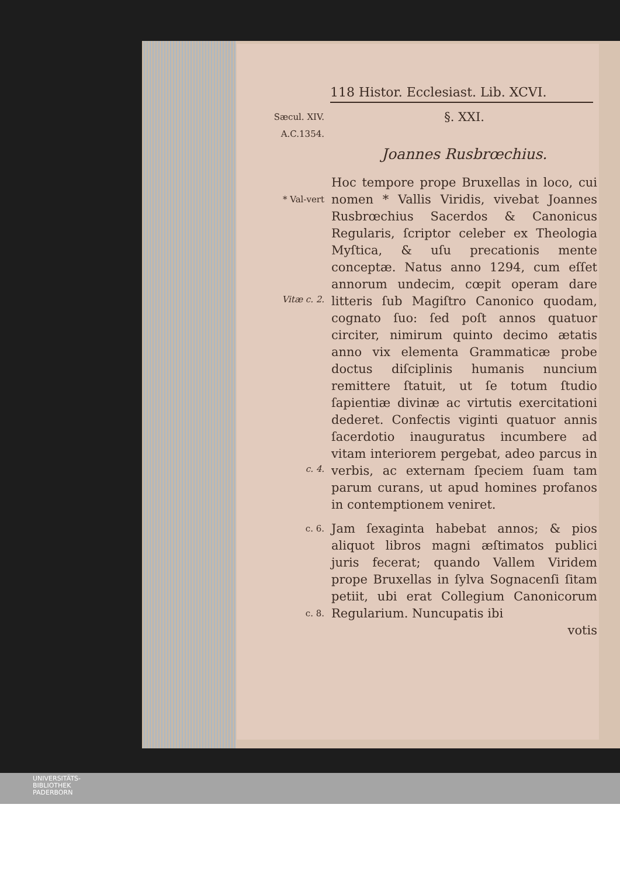118 Histor. Ecclesiast. Lib. XCVI.
Sæcul. XIV.
A.C.1354.
§. XXI.
Joannes Rusbrœchius.
* Val-vert
Hoc tempore prope Bruxellas in loco, cui nomen * Vallis Viridis, vivebat Joannes Rusbrœchius Sacerdos & Canonicus Regularis, ſcriptor celeber ex Theologia Myſtica, & uſu precationis mente conceptæ. Natus anno 1294, cum eſſet annorum undecim, cœpit operam dare litteris ſub Magiſtro Canonico quodam, cognato ſuo: ſed poſt annos quatuor circiter, nimirum quinto decimo ætatis anno vix elementa Grammaticæ probe doctus diſciplinis humanis nuncium remittere ſtatuit, ut ſe totum ſtudio ſapientiæ divinæ ac virtutis exercitationi dederet. Confectis viginti quatuor annis ſacerdotio inauguratus incumbere ad vitam interiorem pergebat, adeo parcus in verbis, ac externam ſpeciem ſuam tam parum curans, ut apud homines profanos in contemptionem veniret.
Vitæ c. 2.
c. 4.
c. 6.
c. 8.
Jam ſexaginta habebat annos; & pios aliquot libros magni æſtimatos publici juris fecerat; quando Vallem Viridem prope Bruxellas in ſylva Sognacenſi ſitam petiit, ubi erat Collegium Canonicorum Regularium. Nuncupatis ibi
votis
UNIVERSITÄTS-
BIBLIOTHEK
PADERBORN